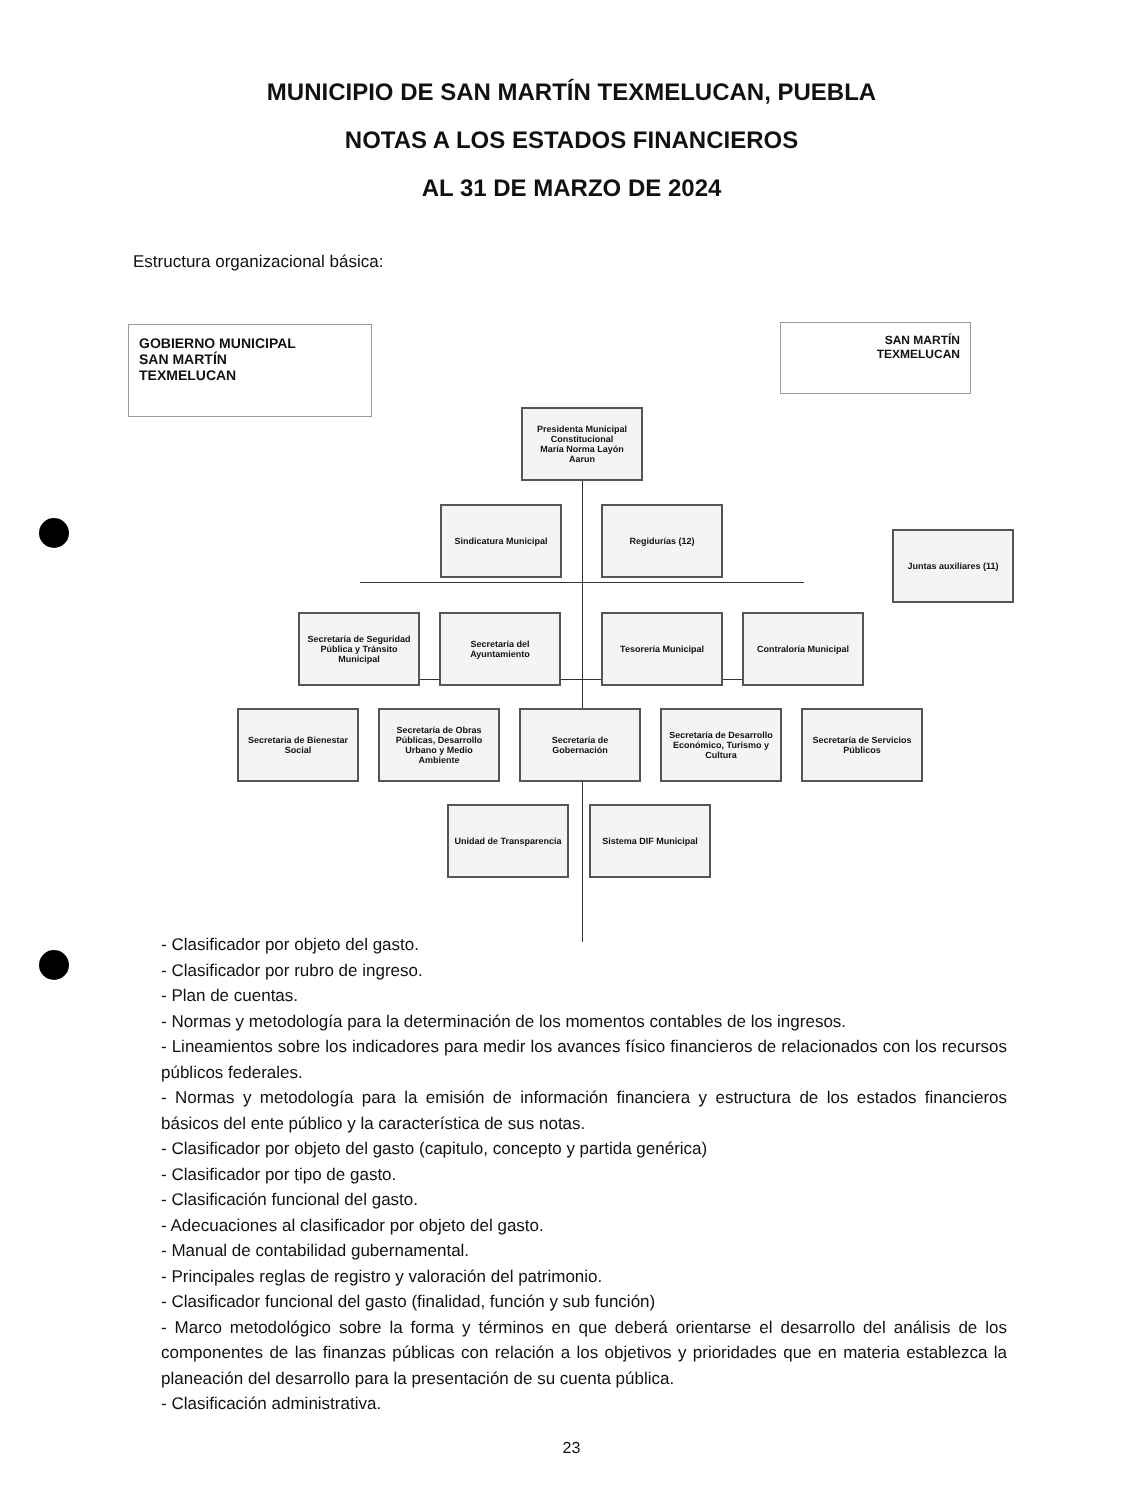MUNICIPIO DE SAN MARTÍN TEXMELUCAN, PUEBLA
NOTAS A LOS ESTADOS FINANCIEROS
AL 31 DE MARZO DE 2024
Estructura organizacional básica:
GOBIERNO MUNICIPAL
SAN MARTÍN
TEXMELUCAN
SAN MARTÍN
TEXMELUCAN
Presidenta Municipal Constitucional
María Norma Layón Aarun
Sindicatura Municipal Regidurías (12)
Juntas auxiliares (11)
Secretaría de Seguridad Pública y Tránsito Municipal
Secretaría del Ayuntamiento
Tesorería Municipal Contraloría Municipal
Secretaría de Bienestar Social
Secretaría de Obras Públicas, Desarrollo Urbano y Medio Ambiente
Secretaría de Gobernación
Secretaría de Desarrollo Económico, Turismo y Cultura
Secretaría de Servicios Públicos
Unidad de Transparencia
Sistema DIF Municipal
- Clasificador por objeto del gasto.
- Clasificador por rubro de ingreso.
- Plan de cuentas.
- Normas y metodología para la determinación de los momentos contables de los ingresos.
- Lineamientos sobre los indicadores para medir los avances físico financieros de relacionados con los recursos públicos federales.
- Normas y metodología para la emisión de información financiera y estructura de los estados financieros básicos del ente público y la característica de sus notas.
- Clasificador por objeto del gasto (capitulo, concepto y partida genérica)
- Clasificador por tipo de gasto.
- Clasificación funcional del gasto.
- Adecuaciones al clasificador por objeto del gasto.
- Manual de contabilidad gubernamental.
- Principales reglas de registro y valoración del patrimonio.
- Clasificador funcional del gasto (finalidad, función y sub función)
- Marco metodológico sobre la forma y términos en que deberá orientarse el desarrollo del análisis de los componentes de las finanzas públicas con relación a los objetivos y prioridades que en materia establezca la planeación del desarrollo para la presentación de su cuenta pública.
- Clasificación administrativa.
23